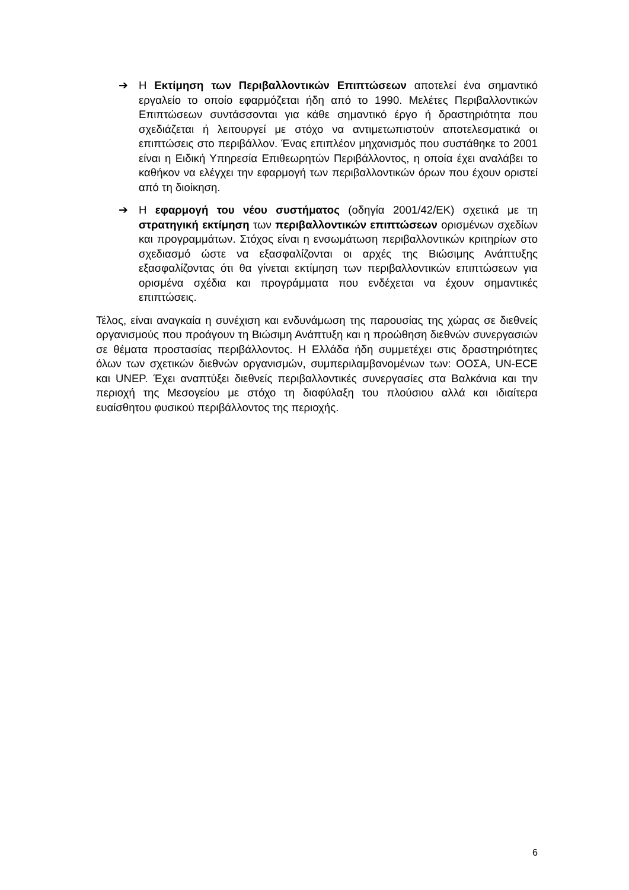➔ Η Εκτίμηση των Περιβαλλοντικών Επιπτώσεων αποτελεί ένα σημαντικό εργαλείο το οποίο εφαρμόζεται ήδη από το 1990. Μελέτες Περιβαλλοντικών Επιπτώσεων συντάσσονται για κάθε σημαντικό έργο ή δραστηριότητα που σχεδιάζεται ή λειτουργεί με στόχο να αντιμετωπιστούν αποτελεσματικά οι επιπτώσεις στο περιβάλλον. Ένας επιπλέον μηχανισμός που συστάθηκε το 2001 είναι η Ειδική Υπηρεσία Επιθεωρητών Περιβάλλοντος, η οποία έχει αναλάβει το καθήκον να ελέγχει την εφαρμογή των περιβαλλοντικών όρων που έχουν οριστεί από τη διοίκηση.
➔ Η εφαρμογή του νέου συστήματος (οδηγία 2001/42/ΕΚ) σχετικά με τη στρατηγική εκτίμηση των περιβαλλοντικών επιπτώσεων ορισμένων σχεδίων και προγραμμάτων. Στόχος είναι η ενσωμάτωση περιβαλλοντικών κριτηρίων στο σχεδιασμό ώστε να εξασφαλίζονται οι αρχές της Βιώσιμης Ανάπτυξης εξασφαλίζοντας ότι θα γίνεται εκτίμηση των περιβαλλοντικών επιπτώσεων για ορισμένα σχέδια και προγράμματα που ενδέχεται να έχουν σημαντικές επιπτώσεις.
Τέλος, είναι αναγκαία η συνέχιση και ενδυνάμωση της παρουσίας της χώρας σε διεθνείς οργανισμούς που προάγουν τη Βιώσιμη Ανάπτυξη και η προώθηση διεθνών συνεργασιών σε θέματα προστασίας περιβάλλοντος. Η Ελλάδα ήδη συμμετέχει στις δραστηριότητες όλων των σχετικών διεθνών οργανισμών, συμπεριλαμβανομένων των: ΟΟΣΑ, UN-ECE και UNEP. Έχει αναπτύξει διεθνείς περιβαλλοντικές συνεργασίες στα Βαλκάνια και την περιοχή της Μεσογείου με στόχο τη διαφύλαξη του πλούσιου αλλά και ιδιαίτερα ευαίσθητου φυσικού περιβάλλοντος της περιοχής.
6